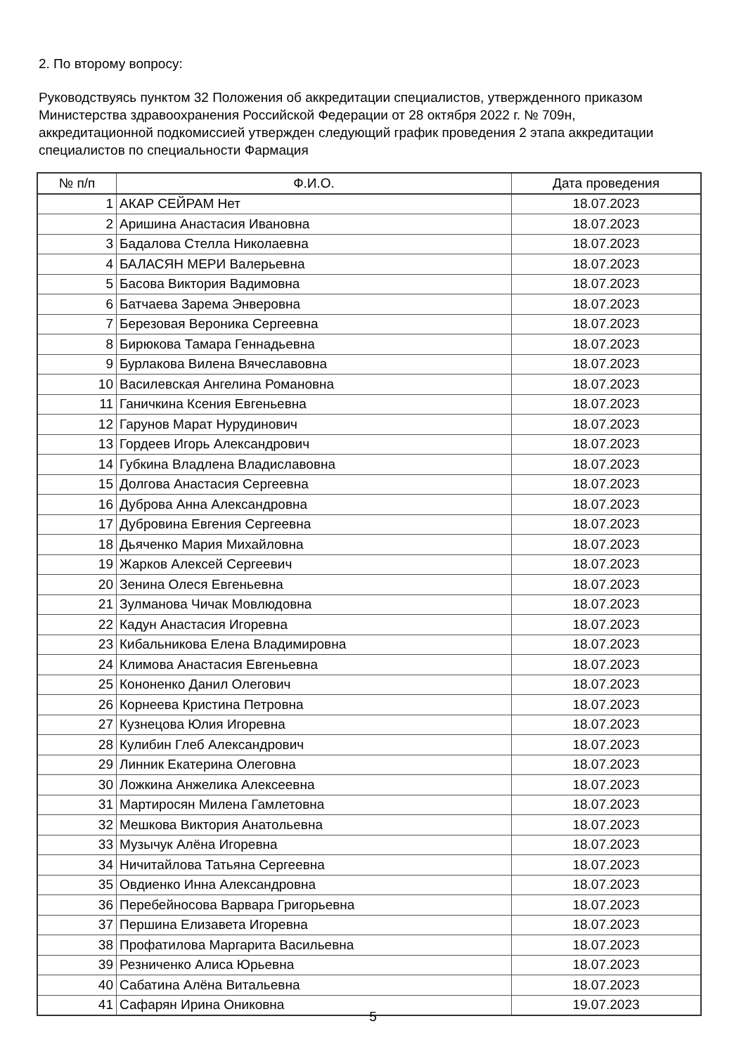2. По второму вопросу:
Руководствуясь пунктом 32 Положения об аккредитации специалистов, утвержденного приказом Министерства здравоохранения Российской Федерации от 28 октября 2022 г. № 709н, аккредитационной подкомиссией утвержден следующий график проведения 2 этапа аккредитации специалистов по специальности Фармация
| № п/п | Ф.И.О. | Дата проведения |
| --- | --- | --- |
| 1 | АКАР СЕЙРАМ Нет | 18.07.2023 |
| 2 | Аришина Анастасия Ивановна | 18.07.2023 |
| 3 | Бадалова Стелла Николаевна | 18.07.2023 |
| 4 | БАЛАСЯН МЕРИ Валерьевна | 18.07.2023 |
| 5 | Басова Виктория Вадимовна | 18.07.2023 |
| 6 | Батчаева Зарема Энверовна | 18.07.2023 |
| 7 | Березовая Вероника Сергеевна | 18.07.2023 |
| 8 | Бирюкова Тамара Геннадьевна | 18.07.2023 |
| 9 | Бурлакова Вилена Вячеславовна | 18.07.2023 |
| 10 | Василевская Ангелина Романовна | 18.07.2023 |
| 11 | Ганичкина Ксения Евгеньевна | 18.07.2023 |
| 12 | Гарунов Марат Нурудинович | 18.07.2023 |
| 13 | Гордеев Игорь Александрович | 18.07.2023 |
| 14 | Губкина Владлена Владиславовна | 18.07.2023 |
| 15 | Долгова Анастасия Сергеевна | 18.07.2023 |
| 16 | Дуброва Анна Александровна | 18.07.2023 |
| 17 | Дубровина Евгения Сергеевна | 18.07.2023 |
| 18 | Дьяченко Мария Михайловна | 18.07.2023 |
| 19 | Жарков Алексей Сергеевич | 18.07.2023 |
| 20 | Зенина Олеся Евгеньевна | 18.07.2023 |
| 21 | Зулманова Чичак Мовлюдовна | 18.07.2023 |
| 22 | Кадун Анастасия Игоревна | 18.07.2023 |
| 23 | Кибальникова Елена Владимировна | 18.07.2023 |
| 24 | Климова Анастасия Евгеньевна | 18.07.2023 |
| 25 | Кононенко Данил Олегович | 18.07.2023 |
| 26 | Корнеева Кристина Петровна | 18.07.2023 |
| 27 | Кузнецова Юлия Игоревна | 18.07.2023 |
| 28 | Кулибин Глеб Александрович | 18.07.2023 |
| 29 | Линник Екатерина Олеговна | 18.07.2023 |
| 30 | Ложкина Анжелика Алексеевна | 18.07.2023 |
| 31 | Мартиросян Милена Гамлетовна | 18.07.2023 |
| 32 | Мешкова Виктория Анатольевна | 18.07.2023 |
| 33 | Музычук Алёна Игоревна | 18.07.2023 |
| 34 | Ничитайлова Татьяна Сергеевна | 18.07.2023 |
| 35 | Овдиенко Инна Александровна | 18.07.2023 |
| 36 | Перебейносова Варвара Григорьевна | 18.07.2023 |
| 37 | Першина Елизавета Игоревна | 18.07.2023 |
| 38 | Профатилова Маргарита Васильевна | 18.07.2023 |
| 39 | Резниченко Алиса Юрьевна | 18.07.2023 |
| 40 | Сабатина Алёна Витальевна | 18.07.2023 |
| 41 | Сафарян Ирина Ониковна | 19.07.2023 |
5